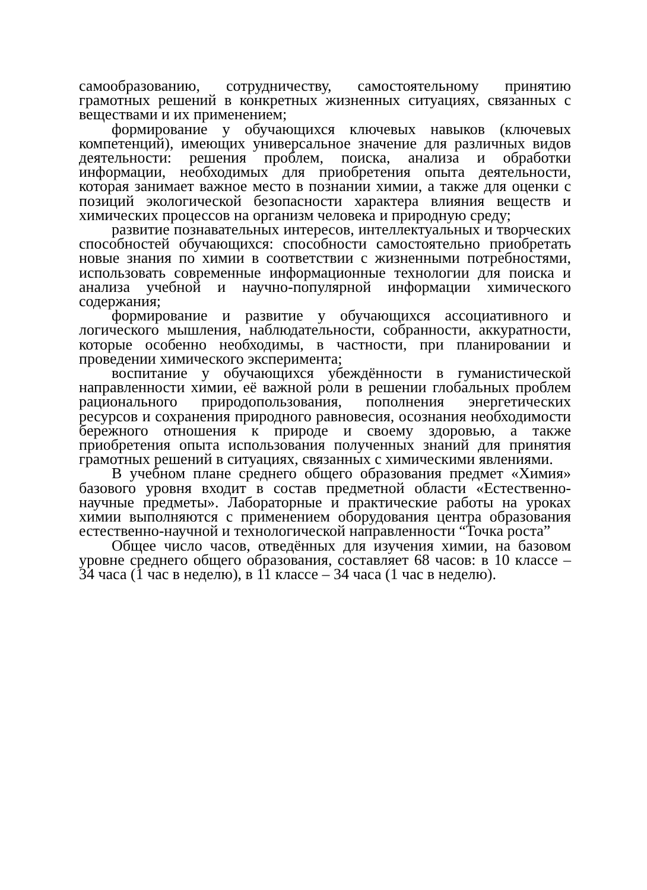самообразованию, сотрудничеству, самостоятельному принятию грамотных решений в конкретных жизненных ситуациях, связанных с веществами и их применением;
формирование у обучающихся ключевых навыков (ключевых компетенций), имеющих универсальное значение для различных видов деятельности: решения проблем, поиска, анализа и обработки информации, необходимых для приобретения опыта деятельности, которая занимает важное место в познании химии, а также для оценки с позиций экологической безопасности характера влияния веществ и химических процессов на организм человека и природную среду;
развитие познавательных интересов, интеллектуальных и творческих способностей обучающихся: способности самостоятельно приобретать новые знания по химии в соответствии с жизненными потребностями, использовать современные информационные технологии для поиска и анализа учебной и научно-популярной информации химического содержания;
формирование и развитие у обучающихся ассоциативного и логического мышления, наблюдательности, собранности, аккуратности, которые особенно необходимы, в частности, при планировании и проведении химического эксперимента;
воспитание у обучающихся убеждённости в гуманистической направленности химии, её важной роли в решении глобальных проблем рационального природопользования, пополнения энергетических ресурсов и сохранения природного равновесия, осознания необходимости бережного отношения к природе и своему здоровью, а также приобретения опыта использования полученных знаний для принятия грамотных решений в ситуациях, связанных с химическими явлениями.
В учебном плане среднего общего образования предмет «Химия» базового уровня входит в состав предметной области «Естественно-научные предметы». Лабораторные и практические работы на уроках химии выполняются с применением оборудования центра образования естественно-научной и технологической направленности “Точка роста”
Общее число часов, отведённых для изучения химии, на базовом уровне среднего общего образования, составляет 68 часов: в 10 классе – 34 часа (1 час в неделю), в 11 классе – 34 часа (1 час в неделю).